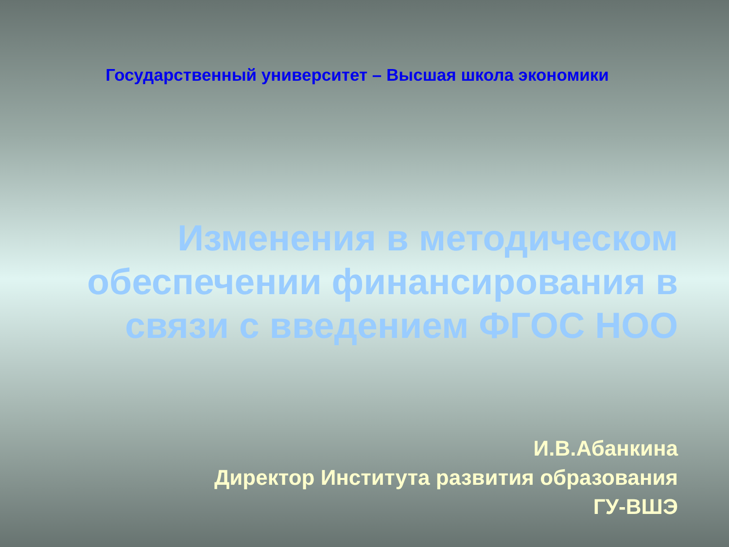Государственный университет – Высшая школа экономики
Изменения в методическом обеспечении финансирования в связи с введением ФГОС НОО
И.В.Абанкина
Директор Института развития образования
ГУ-ВШЭ